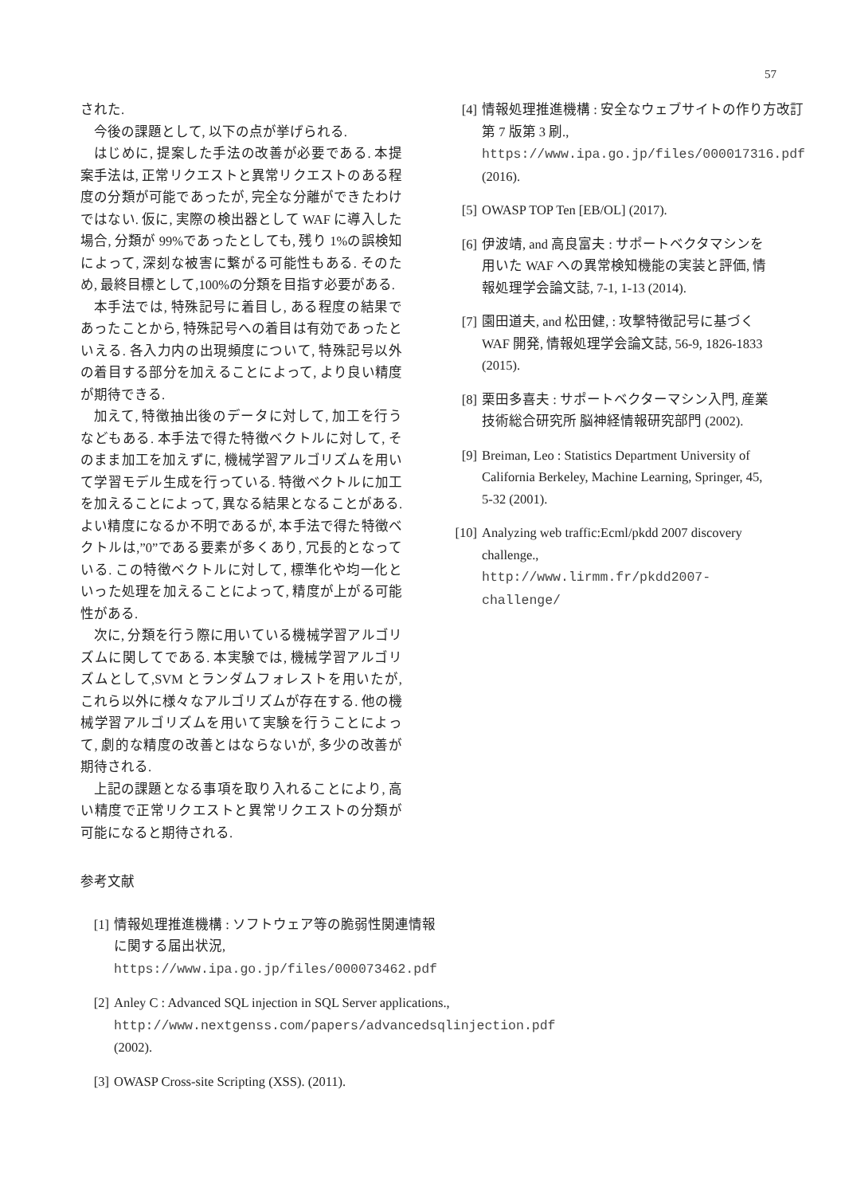57
された.
今後の課題として, 以下の点が挙げられる.
はじめに, 提案した手法の改善が必要である. 本提案手法は, 正常リクエストと異常リクエストのある程度の分類が可能であったが, 完全な分離ができたわけではない. 仮に, 実際の検出器として WAF に導入した場合, 分類が 99%であったとしても, 残り 1%の誤検知によって, 深刻な被害に繋がる可能性もある. そのため, 最終目標として,100%の分類を目指す必要がある.
本手法では, 特殊記号に着目し, ある程度の結果であったことから, 特殊記号への着目は有効であったといえる. 各入力内の出現頻度について, 特殊記号以外の着目する部分を加えることによって, より良い精度が期待できる.
加えて, 特徴抽出後のデータに対して, 加工を行うなどもある. 本手法で得た特徴ベクトルに対して, そのまま加工を加えずに, 機械学習アルゴリズムを用いて学習モデル生成を行っている. 特徴ベクトルに加工を加えることによって, 異なる結果となることがある. よい精度になるか不明であるが, 本手法で得た特徴ベクトルは,”0”である要素が多くあり, 冗長的となっている. この特徴ベクトルに対して, 標準化や均一化といった処理を加えることによって, 精度が上がる可能性がある.
次に, 分類を行う際に用いている機械学習アルゴリズムに関してである. 本実験では, 機械学習アルゴリズムとして,SVM とランダムフォレストを用いたが, これら以外に様々なアルゴリズムが存在する. 他の機械学習アルゴリズムを用いて実験を行うことによって, 劇的な精度の改善とはならないが, 多少の改善が期待される.
上記の課題となる事項を取り入れることにより, 高い精度で正常リクエストと異常リクエストの分類が可能になると期待される.
参考文献
[1] 情報処理推進機構 : ソフトウェア等の脆弱性関連情報に関する届出状況, https://www.ipa.go.jp/files/000073462.pdf
[2] Anley C : Advanced SQL injection in SQL Server applications., http://www.nextgenss.com/papers/advancedsqlinjection.pdf (2002).
[3] OWASP Cross-site Scripting (XSS). (2011).
[4] 情報処理推進機構 : 安全なウェブサイトの作り方改訂第 7 版第 3 刷., https://www.ipa.go.jp/files/000017316.pdf (2016).
[5] OWASP TOP Ten [EB/OL] (2017).
[6] 伊波靖, and 高良富夫 : サポートベクタマシンを用いた WAF への異常検知機能の実装と評価, 情報処理学会論文誌, 7-1, 1-13 (2014).
[7] 園田道夫, and 松田健, : 攻撃特徴記号に基づく WAF 開発, 情報処理学会論文誌, 56-9, 1826-1833 (2015).
[8] 栗田多喜夫 : サポートベクターマシン入門, 産業技術総合研究所 脳神経情報研究部門 (2002).
[9] Breiman, Leo : Statistics Department University of California Berkeley, Machine Learning, Springer, 45, 5-32 (2001).
[10] Analyzing web traffic:Ecml/pkdd 2007 discovery challenge., http://www.lirmm.fr/pkdd2007-challenge/